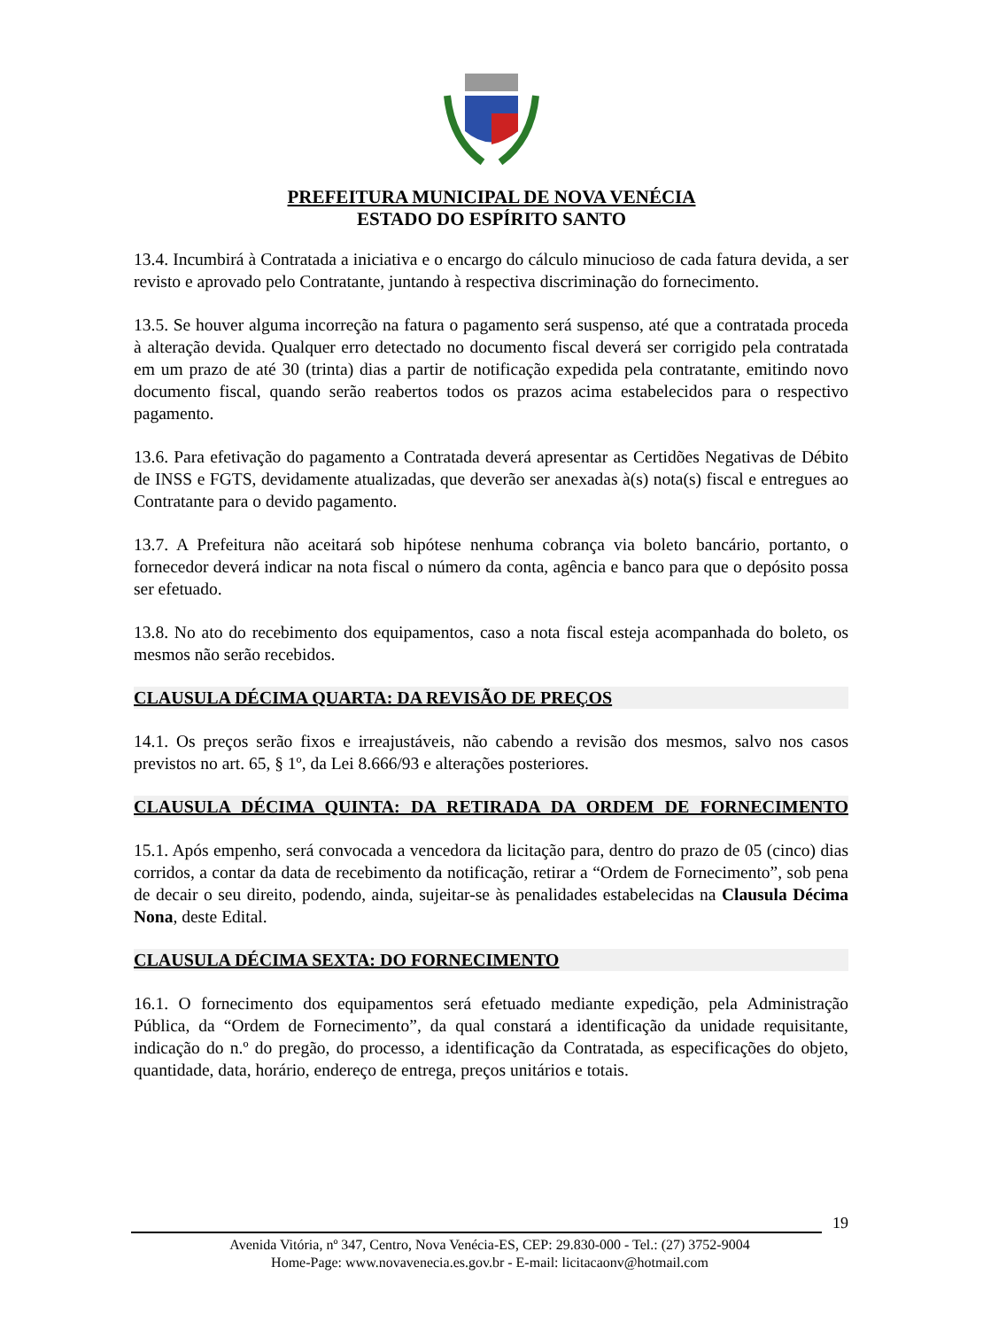PREFEITURA MUNICIPAL DE NOVA VENÉCIA
ESTADO DO ESPÍRITO SANTO
13.4. Incumbirá à Contratada a iniciativa e o encargo do cálculo minucioso de cada fatura devida, a ser revisto e aprovado pelo Contratante, juntando à respectiva discriminação do fornecimento.
13.5. Se houver alguma incorreção na fatura o pagamento será suspenso, até que a contratada proceda à alteração devida. Qualquer erro detectado no documento fiscal deverá ser corrigido pela contratada em um prazo de até 30 (trinta) dias a partir de notificação expedida pela contratante, emitindo novo documento fiscal, quando serão reabertos todos os prazos acima estabelecidos para o respectivo pagamento.
13.6. Para efetivação do pagamento a Contratada deverá apresentar as Certidões Negativas de Débito de INSS e FGTS, devidamente atualizadas, que deverão ser anexadas à(s) nota(s) fiscal e entregues ao Contratante para o devido pagamento.
13.7. A Prefeitura não aceitará sob hipótese nenhuma cobrança via boleto bancário, portanto, o fornecedor deverá indicar na nota fiscal o número da conta, agência e banco para que o depósito possa ser efetuado.
13.8. No ato do recebimento dos equipamentos, caso a nota fiscal esteja acompanhada do boleto, os mesmos não serão recebidos.
CLAUSULA DÉCIMA QUARTA: DA REVISÃO DE PREÇOS
14.1. Os preços serão fixos e irreajustáveis, não cabendo a revisão dos mesmos, salvo nos casos previstos no art. 65, § 1º, da Lei 8.666/93 e alterações posteriores.
CLAUSULA DÉCIMA QUINTA: DA RETIRADA DA ORDEM DE FORNECIMENTO
15.1. Após empenho, será convocada a vencedora da licitação para, dentro do prazo de 05 (cinco) dias corridos, a contar da data de recebimento da notificação, retirar a “Ordem de Fornecimento”, sob pena de decair o seu direito, podendo, ainda, sujeitar-se às penalidades estabelecidas na Clausula Décima Nona, deste Edital.
CLAUSULA DÉCIMA SEXTA: DO FORNECIMENTO
16.1. O fornecimento dos equipamentos será efetuado mediante expedição, pela Administração Pública, da “Ordem de Fornecimento”, da qual constará a identificação da unidade requisitante, indicação do n.º do pregão, do processo, a identificação da Contratada, as especificações do objeto, quantidade, data, horário, endereço de entrega, preços unitários e totais.
19
Avenida Vitória, nº 347, Centro, Nova Venécia-ES, CEP: 29.830-000 - Tel.: (27) 3752-9004
Home-Page: www.novavenecia.es.gov.br - E-mail: licitacaonv@hotmail.com